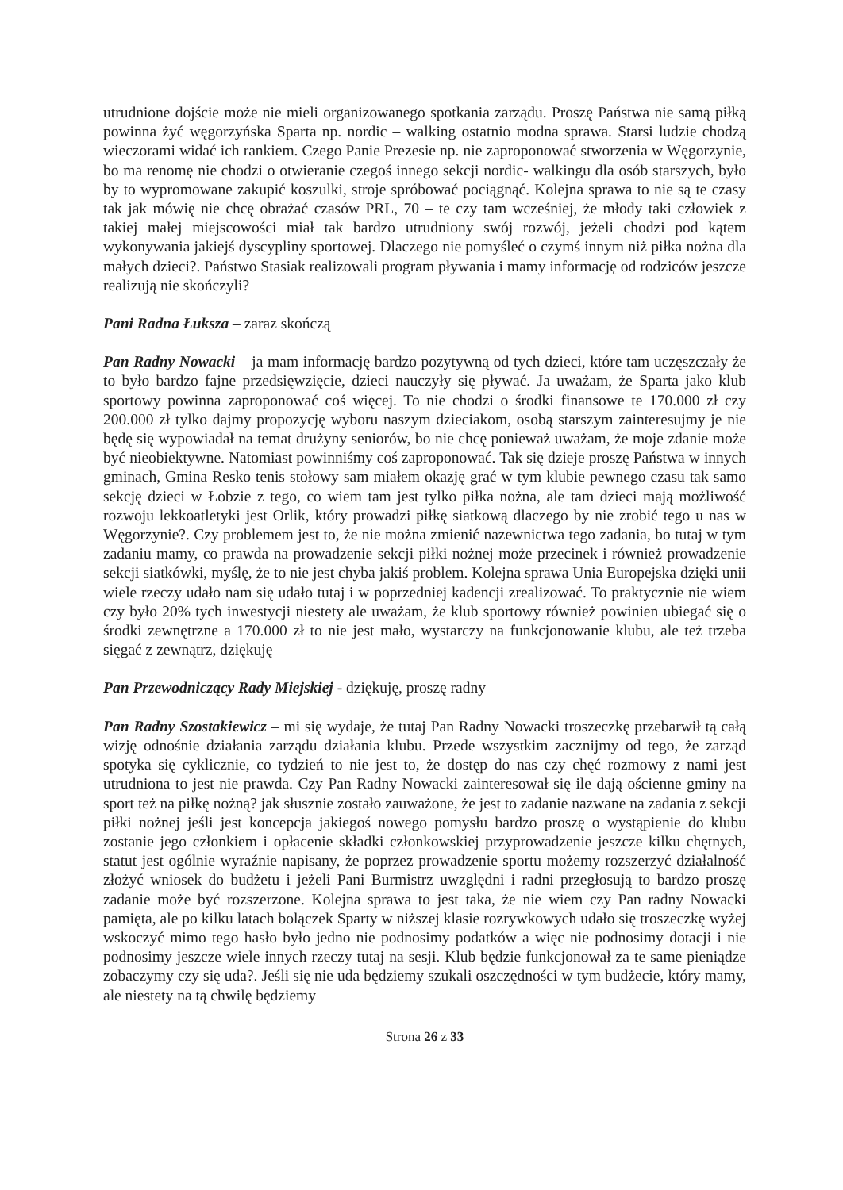utrudnione dojście może nie mieli organizowanego spotkania zarządu. Proszę Państwa nie samą piłką powinna żyć węgorzyńska Sparta np. nordic – walking ostatnio modna sprawa. Starsi ludzie chodzą wieczorami widać ich rankiem. Czego Panie Prezesie np. nie zaproponować stworzenia w Węgorzynie, bo ma renomę nie chodzi o otwieranie czegoś innego sekcji nordic- walkingu dla osób starszych, było by to wypromowane zakupić koszulki, stroje spróbować pociągnąć. Kolejna sprawa to nie są te czasy tak jak mówię nie chcę obrażać czasów PRL, 70 – te czy tam wcześniej, że młody taki człowiek z takiej małej miejscowości miał tak bardzo utrudniony swój rozwój, jeżeli chodzi pod kątem wykonywania jakiejś dyscypliny sportowej. Dlaczego nie pomyśleć o czymś innym niż piłka nożna dla małych dzieci?. Państwo Stasiak realizowali program pływania i mamy informację od rodziców jeszcze realizują nie skończyli?
Pani Radna Łuksza – zaraz skończą
Pan Radny Nowacki – ja mam informację bardzo pozytywną od tych dzieci, które tam uczęszczały że to było bardzo fajne przedsięwzięcie, dzieci nauczyły się pływać. Ja uważam, że Sparta jako klub sportowy powinna zaproponować coś więcej. To nie chodzi o środki finansowe te 170.000 zł czy 200.000 zł tylko dajmy propozycję wyboru naszym dzieciakom, osobą starszym zainteresujmy je nie będę się wypowiadał na temat drużyny seniorów, bo nie chcę ponieważ uważam, że moje zdanie może być nieobiektywne. Natomiast powinniśmy coś zaproponować. Tak się dzieje proszę Państwa w innych gminach, Gmina Resko tenis stołowy sam miałem okazję grać w tym klubie pewnego czasu tak samo sekcję dzieci w Łobzie z tego, co wiem tam jest tylko piłka nożna, ale tam dzieci mają możliwość rozwoju lekkoatletyki jest Orlik, który prowadzi piłkę siatkową dlaczego by nie zrobić tego u nas w Węgorzynie?. Czy problemem jest to, że nie można zmienić nazewnictwa tego zadania, bo tutaj w tym zadaniu mamy, co prawda na prowadzenie sekcji piłki nożnej może przecinek i również prowadzenie sekcji siatkówki, myślę, że to nie jest chyba jakiś problem. Kolejna sprawa Unia Europejska dzięki unii wiele rzeczy udało nam się udało tutaj i w poprzedniej kadencji zrealizować. To praktycznie nie wiem czy było 20% tych inwestycji niestety ale uważam, że klub sportowy również powinien ubiegać się o środki zewnętrzne a 170.000 zł to nie jest mało, wystarczy na funkcjonowanie klubu, ale też trzeba sięgać z zewnątrz, dziękuję
Pan Przewodniczący Rady Miejskiej - dziękuję, proszę radny
Pan Radny Szostakiewicz – mi się wydaje, że tutaj Pan Radny Nowacki troszeczkę przebarwił tą całą wizję odnośnie działania zarządu działania klubu. Przede wszystkim zacznijmy od tego, że zarząd spotyka się cyklicznie, co tydzień to nie jest to, że dostęp do nas czy chęć rozmowy z nami jest utrudniona to jest nie prawda. Czy Pan Radny Nowacki zainteresował się ile dają ościenne gminy na sport też na piłkę nożną? jak słusznie zostało zauważone, że jest to zadanie nazwane na zadania z sekcji piłki nożnej jeśli jest koncepcja jakiegoś nowego pomysłu bardzo proszę o wystąpienie do klubu zostanie jego członkiem i opłacenie składki członkowskiej przyprowadzenie jeszcze kilku chętnych, statut jest ogólnie wyraźnie napisany, że poprzez prowadzenie sportu możemy rozszerzyć działalność złożyć wniosek do budżetu i jeżeli Pani Burmistrz uwzględni i radni przegłosują to bardzo proszę zadanie może być rozszerzone. Kolejna sprawa to jest taka, że nie wiem czy Pan radny Nowacki pamięta, ale po kilku latach bolączek Sparty w niższej klasie rozrywkowych udało się troszeczkę wyżej wskoczyć mimo tego hasło było jedno nie podnosimy podatków a więc nie podnosimy dotacji i nie podnosimy jeszcze wiele innych rzeczy tutaj na sesji. Klub będzie funkcjonował za te same pieniądze zobaczymy czy się uda?. Jeśli się nie uda będziemy szukali oszczędności w tym budżecie, który mamy, ale niestety na tą chwilę będziemy
Strona 26 z 33